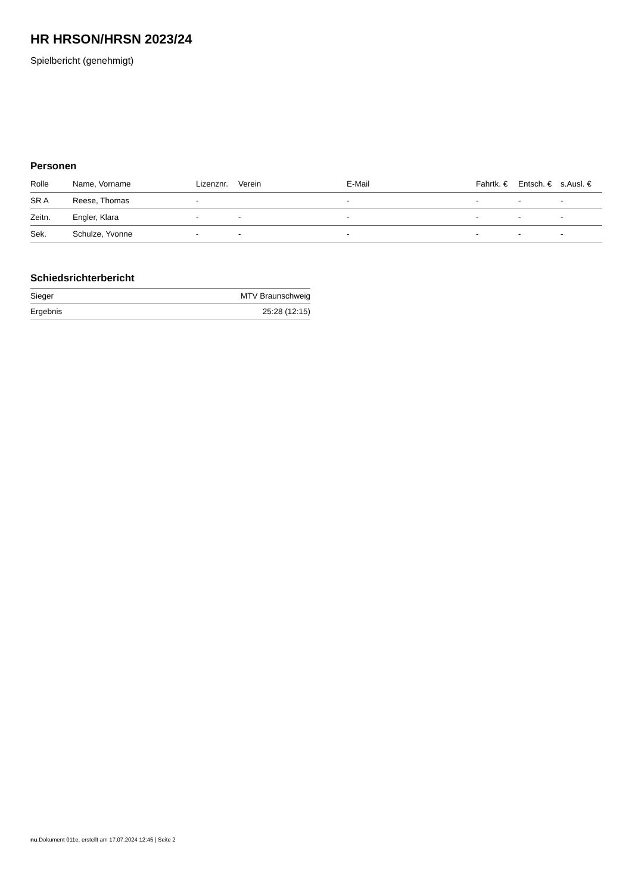HR HRSON/HRSN 2023/24
Spielbericht (genehmigt)
Personen
| Rolle | Name, Vorname | Lizenznr. | Verein | E-Mail | Fahrtk. € | Entsch. € | s.Ausl. € |
| --- | --- | --- | --- | --- | --- | --- | --- |
| SR A | Reese, Thomas | - | | - | - | - | - |
| Zeitn. | Engler, Klara | - | - | - | - | - | - |
| Sek. | Schulze, Yvonne | - | - | - | - | - | - |
Schiedsrichterbericht
| Sieger | MTV Braunschweig |
| Ergebnis | 25:28 (12:15) |
nu.Dokument 011e, erstellt am 17.07.2024 12:45 | Seite 2